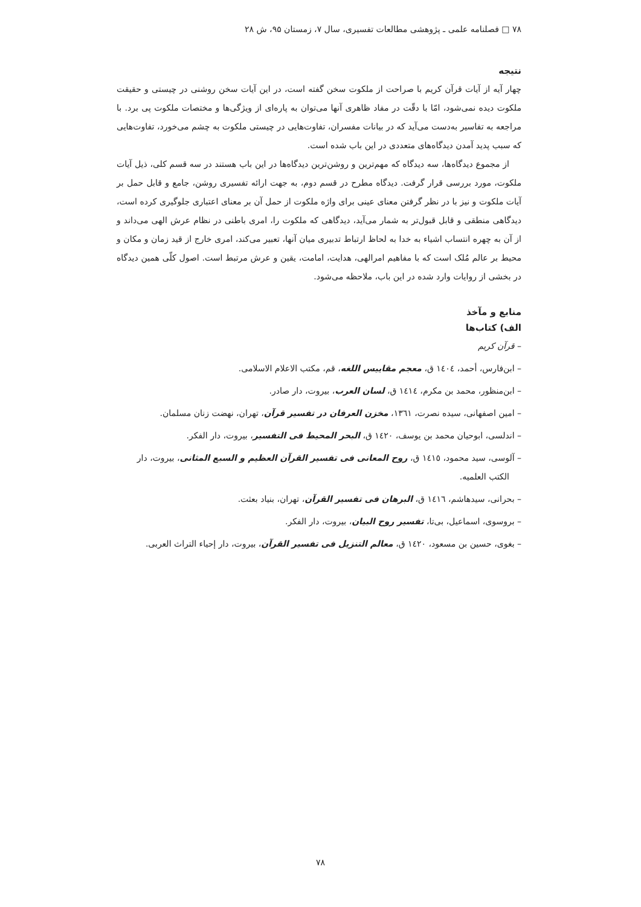۷۸ □ فصلنامه علمی ـ پژوهشی مطالعات تفسیری، سال ۷، زمستان ۹۵، ش ۲۸
نتیجه
چهار آیه از آیات قرآن کریم با صراحت از ملکوت سخن گفته است، در این آیات سخن روشنی در چیستی و حقیقت ملکوت دیده نمی‌شود، امّا با دقّت در مفاد ظاهری آنها می‌توان به پاره‌ای از ویژگی‌ها و مختصات ملکوت پی برد. با مراجعه به تفاسیر به‌دست می‌آید که در بیانات مفسران، تفاوت‌هایی در چیستی ملکوت به چشم می‌خورد، تفاوت‌هایی که سبب پدید آمدن دیدگاه‌های متعددی در این باب شده است.
از مجموع دیدگاه‌ها، سه دیدگاه که مهم‌ترین و روشن‌ترین دیدگاه‌ها در این باب هستند در سه قسم کلی، ذیل آیات ملکوت، مورد بررسی قرار گرفت. دیدگاه مطرح در قسم دوم، به جهت ارائه تفسیری روشن، جامع و قابل حمل بر آیات ملکوت و نیز با در نظر گرفتن معنای عینی برای واژه ملکوت از حمل آن بر معنای اعتباری جلوگیری کرده است، دیدگاهی منطقی و قابل قبول‌تر به شمار می‌آید، دیدگاهی که ملکوت را، امری باطنی در نظام عرش الهی می‌داند و از آن به چهره انتساب اشیاء به خدا به لحاظ ارتباط تدبیری میان آنها، تعبیر می‌کند، امری خارج از قید زمان و مکان و محیط بر عالم مُلک است که با مفاهیم امرالهی، هدایت، امامت، یقین و عرش مرتبط است. اصول کلّی همین دیدگاه در بخشی از روایات وارد شده در این باب، ملاحظه می‌شود.
منابع و مآخذ
الف) کتاب‌ها
– قرآن کریم
– ابن‌فارس، أحمد، ١٤٠٤ ق، معجم مقاییس اللغه، قم، مکتب الاعلام الاسلامی.
– ابن‌منظور، محمد بن مکرم، ١٤١٤ ق، لسان العرب، بیروت، دار صادر.
– امین اصفهانی، سیده نصرت، ١٣٦١، مخزن العرفان در تفسیر قرآن، تهران، نهضت زنان مسلمان.
– اندلسی، ابوحیان محمد بن یوسف، ١٤٢٠ ق، البحر المحیط فی التفسیر، بیروت، دار الفکر.
– آلوسی، سید محمود، ١٤١٥ ق، روح المعانی فی تفسیر القرآن العظیم و السبع المثانی، بیروت، دار الکتب العلمیه.
– بحرانی، سیدهاشم، ١٤١٦ ق، البرهان فی تفسیر القرآن، تهران، بنیاد بعثت.
– بروسوی، اسماعیل، بی‌تا، تفسیر روح البیان، بیروت، دار الفکر.
– بغوی، حسین بن مسعود، ١٤٢٠ ق، معالم التنزیل فی تفسیر القرآن، بیروت، دار إحیاء التراث العربی.
۷۸